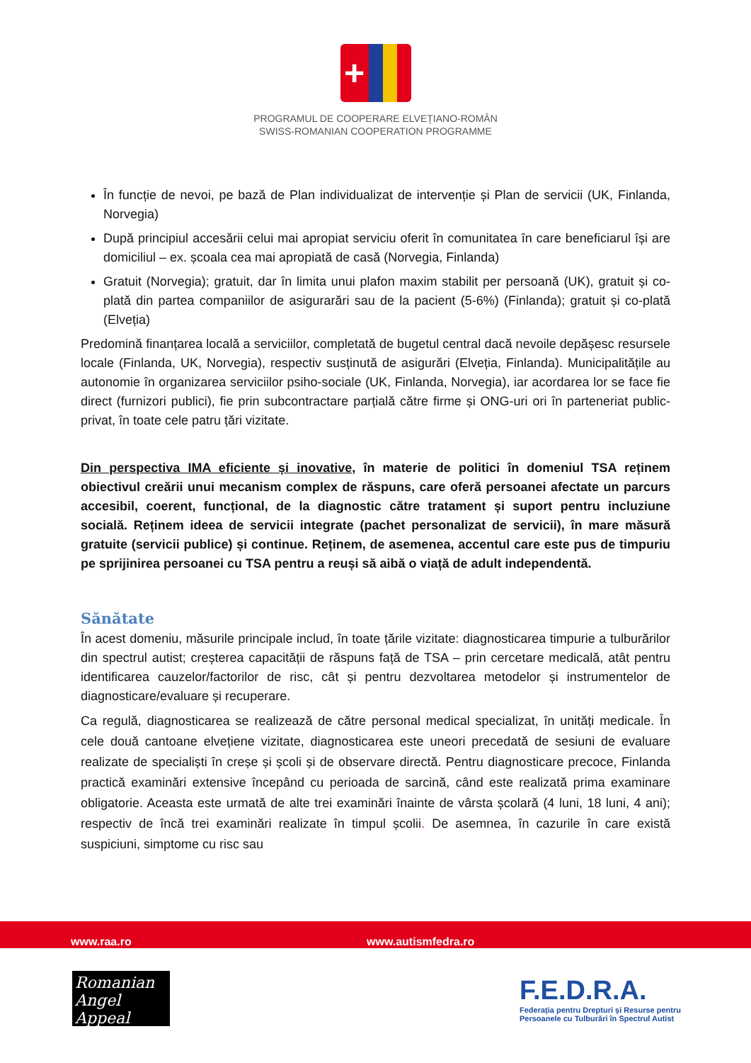+
PROGRAMUL DE COOPERARE ELVEȚIANO-ROMÂN
SWISS-ROMANIAN COOPERATION PROGRAMME
În funcție de nevoi, pe bază de Plan individualizat de intervenție și Plan de servicii (UK, Finlanda, Norvegia)
După principiul accesării celui mai apropiat serviciu oferit în comunitatea în care beneficiarul își are domiciliul – ex. școala cea mai apropiată de casă (Norvegia, Finlanda)
Gratuit (Norvegia); gratuit, dar în limita unui plafon maxim stabilit per persoană (UK), gratuit și co-plată din partea companiilor de asigurarări sau de la pacient (5-6%) (Finlanda); gratuit și co-plată (Elveția)
Predomină finanțarea locală a serviciilor, completată de bugetul central dacă nevoile depășesc resursele locale (Finlanda, UK, Norvegia), respectiv susținută de asigurări (Elveția, Finlanda). Municipalitățile au autonomie în organizarea serviciilor psiho-sociale (UK, Finlanda, Norvegia), iar acordarea lor se face fie direct (furnizori publici), fie prin subcontractare parțială către firme și ONG-uri ori în parteneriat public-privat, în toate cele patru țări vizitate.
Din perspectiva IMA eficiente și inovative, în materie de politici în domeniul TSA reținem obiectivul creării unui mecanism complex de răspuns, care oferă persoanei afectate un parcurs accesibil, coerent, funcțional, de la diagnostic către tratament și suport pentru incluziune socială. Reținem ideea de servicii integrate (pachet personalizat de servicii), în mare măsură gratuite (servicii publice) și continue. Reținem, de asemenea, accentul care este pus de timpuriu pe sprijinirea persoanei cu TSA pentru a reuși să aibă o viață de adult independentă.
Sănătate
În acest domeniu, măsurile principale includ, în toate țările vizitate: diagnosticarea timpurie a tulburărilor din spectrul autist; creșterea capacității de răspuns față de TSA – prin cercetare medicală, atât pentru identificarea cauzelor/factorilor de risc, cât și pentru dezvoltarea metodelor și instrumentelor de diagnosticare/evaluare și recuperare.
Ca regulă, diagnosticarea se realizează de către personal medical specializat, în unități medicale. În cele două cantoane elvețiene vizitate, diagnosticarea este uneori precedată de sesiuni de evaluare realizate de specialiști în creșe și școli și de observare directă. Pentru diagnosticare precoce, Finlanda practică examinări extensive începând cu perioada de sarcină, când este realizată prima examinare obligatorie. Aceasta este urmată de alte trei examinări înainte de vârsta școlară (4 luni, 18 luni, 4 ani); respectiv de încă trei examinări realizate în timpul școlii. De asemnea, în cazurile în care există suspiciuni, simptome cu risc sau
www.raa.ro www.autismfedra.ro
Romanian
Angel Appeal
F.E.D.R.A.
Federația pentru Drepturi și Resurse pentru
Persoanele cu Tulburări în Spectrul Autist